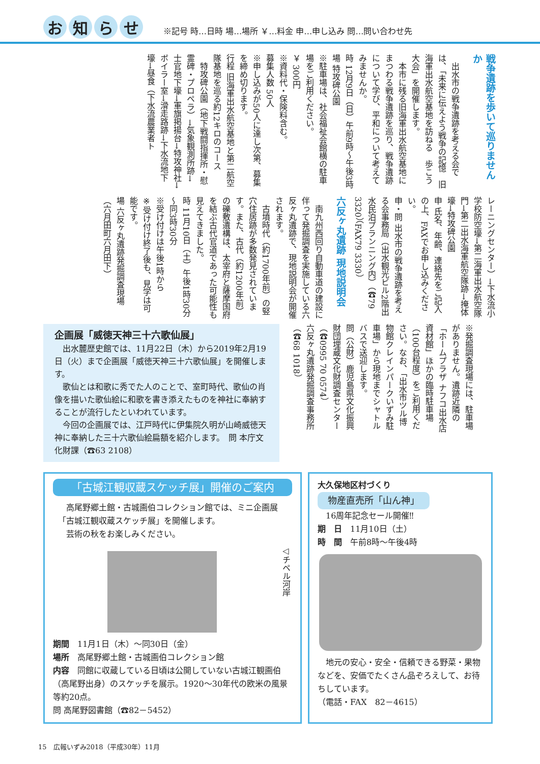お知らせ
※記号 時…日時 場…場所 ￥…料金 申…申し込み 問…問い合わせ先
戦争遺跡を歩いて巡りませんか
　出水市の戦争遺跡を考える会では、「未来に伝えよう戦争の記憶　旧海軍出水航空基地を訪ねる　歩こう大会」を開催します。
　本市に残る旧海軍出水航空基地にまつわる戦争遺跡を巡り、戦争遺跡について学び、平和について考えてみませんか。
時 12月9日（日）午前9時～午後3時
場 特攻碑公園
※駐車場は、社会福祉会館横の駐車場をご利用ください。
￥ 300円
※資料代・保険料含む。
募集人数 50人
※申し込みが50人に達し次第、募集を締め切ります。
行程 旧海軍出水航空基地と第二航空隊基地を巡る約12キロのコース
　特攻碑公園（地下戦闘指揮所・慰霊碑・プロペラ）→気象観測所跡→士官地下壕→軍旗掲揚台→特攻神社→ボイラー室→滑走路跡→下水流地下壕→昼食（下水流農業者ト
レーニングセンター）→下水流小学校防空壕→第二海軍出水航空隊門→第二出水海軍航空隊跡→掩体壕→特攻碑公園
申 氏名、年齢、連絡先をご記入の上、FAXでお申し込みください。
申・問 出水市の戦争遺跡を考える会事務局（出水観光ビル2階出水民泊プランニング内）（☎79 3320）（FAX79 3330）
六反ヶ丸遺跡 現地説明会
　南九州西回り自動車道の建設に伴って発掘調査を実施している六反ヶ丸遺跡で、現地説明会が開催されます。
　古墳時代（約1700年前）の竪穴住居跡が多数発見されています。また、古代（約1200年前）の礫敷遺構は、太宰府と薩摩国府を結ぶ古代官道であった可能性も見えてきました。
時 11月10日（土）午後1時30分～同3時30分
※受け付けは午後1時から
※受け付け終了後も、見学は可能です。
場 六反ヶ丸遺跡発掘調査現場（六月田町六月田下）
企画展「威徳天神三十六歌仙展」
　出水麓歴史館では、11月22日（木）から2019年2月19日（火）まで企画展「威徳天神三十六歌仙展」を開催します。
　歌仙とは和歌に秀でた人のことで、室町時代、歌仙の肖像を描いた歌仙絵に和歌を書き添えたものを神社に奉納することが流行したといわれています。
　今回の企画展では、江戸時代に伊集院久明が山崎威徳天神に奉納した三十六歌仙絵扁額を紹介します。　問 本庁文化財課（☎63 2108）
※発掘調査現場には、駐車場がありません。遺跡近隣の「ホームプラザ ナフコ出水店資材館」ほかの臨時駐車場（100台程度）をご利用ください。なお、「出水市ツル博物館クレインパークいずみ駐車場」から現地までシャトルバスで送迎します。
問（公財）鹿児島県文化振興財団埋蔵文化財調査センター（☎0995 70 0574）
六反ヶ丸遺跡発掘調査事務所（☎68 1018）
「古城江観収蔵スケッチ展」開催のご案内
　高尾野郷土館・古城画伯コレクション館では、ミニ企画展「古城江観収蔵スケッチ展」を開催します。
　芸術の秋をお楽しみください。
◁チペル河岸
期間　11月1日（木）～同30日（金）
場所　高尾野郷土館・古城画伯コレクション館
内容　同館に収蔵している日頃は公開していない古城江観画伯（高尾野出身）のスケッチを展示。1920～30年代の欧米の風景等約20点。
問 高尾野図書館（☎82－5452）
大久保地区村づくり
物産直売所「山ん神」
　16周年記念セール開催‼
期　日　11月10日（土）
時　間　午前8時～午後4時
　地元の安心・安全・信頼できる野菜・果物などを、安価でたくさん品ぞろえして、お待ちしています。
（電話・FAX　82－4615）
15　広報いずみ2018（平成30年）11月